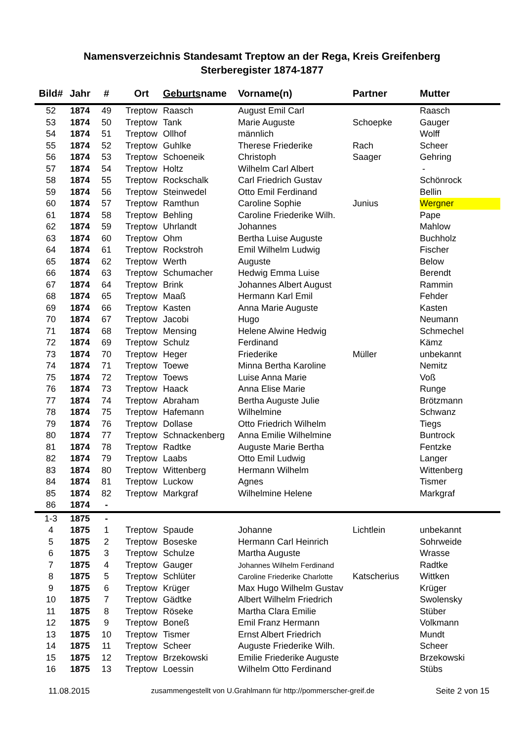Namensverzeichnis Standesamt Treptow an der Rega, Kreis Greifenberg
Sterberegister 1874-1877
| Bild# | Jahr | # | Ort | Geburts name | Vorname(n) | Partner | Mutter |
| --- | --- | --- | --- | --- | --- | --- | --- |
| 52 | 1874 | 49 | Treptow | Raasch | August Emil Carl | | Raasch |
| 53 | 1874 | 50 | Treptow | Tank | Marie Auguste | Schoepke | Gauger |
| 54 | 1874 | 51 | Treptow | Ollhof | männlich | | Wolff |
| 55 | 1874 | 52 | Treptow | Guhlke | Therese Friederike | Rach | Scheer |
| 56 | 1874 | 53 | Treptow | Schoeneik | Christoph | Saager | Gehring |
| 57 | 1874 | 54 | Treptow | Holtz | Wilhelm Carl Albert | | - |
| 58 | 1874 | 55 | Treptow | Rockschalk | Carl Friedrich Gustav | | Schönrock |
| 59 | 1874 | 56 | Treptow | Steinwedel | Otto Emil Ferdinand | | Bellin |
| 60 | 1874 | 57 | Treptow | Ramthun | Caroline Sophie | Junius | Wergner |
| 61 | 1874 | 58 | Treptow | Behling | Caroline Friederike Wilh. | | Pape |
| 62 | 1874 | 59 | Treptow | Uhrlandt | Johannes | | Mahlow |
| 63 | 1874 | 60 | Treptow | Ohm | Bertha Luise Auguste | | Buchholz |
| 64 | 1874 | 61 | Treptow | Rockstroh | Emil Wilhelm Ludwig | | Fischer |
| 65 | 1874 | 62 | Treptow | Werth | Auguste | | Below |
| 66 | 1874 | 63 | Treptow | Schumacher | Hedwig Emma Luise | | Berendt |
| 67 | 1874 | 64 | Treptow | Brink | Johannes Albert August | | Rammin |
| 68 | 1874 | 65 | Treptow | Maaß | Hermann Karl Emil | | Fehder |
| 69 | 1874 | 66 | Treptow | Kasten | Anna Marie Auguste | | Kasten |
| 70 | 1874 | 67 | Treptow | Jacobi | Hugo | | Neumann |
| 71 | 1874 | 68 | Treptow | Mensing | Helene Alwine Hedwig | | Schmechel |
| 72 | 1874 | 69 | Treptow | Schulz | Ferdinand | | Kämz |
| 73 | 1874 | 70 | Treptow | Heger | Friederike | Müller | unbekannt |
| 74 | 1874 | 71 | Treptow | Toewe | Minna Bertha Karoline | | Nemitz |
| 75 | 1874 | 72 | Treptow | Toews | Luise Anna Marie | | Voß |
| 76 | 1874 | 73 | Treptow | Haack | Anna Elise Marie | | Runge |
| 77 | 1874 | 74 | Treptow | Abraham | Bertha Auguste Julie | | Brötzmann |
| 78 | 1874 | 75 | Treptow | Hafemann | Wilhelmine | | Schwanz |
| 79 | 1874 | 76 | Treptow | Dollase | Otto Friedrich Wilhelm | | Tiegs |
| 80 | 1874 | 77 | Treptow | Schnackenberg | Anna Emilie Wilhelmine | | Buntrock |
| 81 | 1874 | 78 | Treptow | Radtke | Auguste Marie Bertha | | Fentzke |
| 82 | 1874 | 79 | Treptow | Laabs | Otto Emil Ludwig | | Langer |
| 83 | 1874 | 80 | Treptow | Wittenberg | Hermann Wilhelm | | Wittenberg |
| 84 | 1874 | 81 | Treptow | Luckow | Agnes | | Tismer |
| 85 | 1874 | 82 | Treptow | Markgraf | Wilhelmine Helene | | Markgraf |
| 86 | 1874 | - | | | | | |
| 1-3 | 1875 | - | | | | | |
| 4 | 1875 | 1 | Treptow | Spaude | Johanne | Lichtlein | unbekannt |
| 5 | 1875 | 2 | Treptow | Boseske | Hermann Carl Heinrich | | Sohrweide |
| 6 | 1875 | 3 | Treptow | Schulze | Martha Auguste | | Wrasse |
| 7 | 1875 | 4 | Treptow | Gauger | Johannes Wilhelm Ferdinand | | Radtke |
| 8 | 1875 | 5 | Treptow | Schlüter | Caroline Friederike Charlotte | Katscherius | Wittken |
| 9 | 1875 | 6 | Treptow | Krüger | Max Hugo Wilhelm Gustav | | Krüger |
| 10 | 1875 | 7 | Treptow | Gädtke | Albert Wilhelm Friedrich | | Swolensky |
| 11 | 1875 | 8 | Treptow | Röseke | Martha Clara Emilie | | Stüber |
| 12 | 1875 | 9 | Treptow | Boneß | Emil Franz Hermann | | Volkmann |
| 13 | 1875 | 10 | Treptow | Tismer | Ernst Albert Friedrich | | Mundt |
| 14 | 1875 | 11 | Treptow | Scheer | Auguste Friederike Wilh. | | Scheer |
| 15 | 1875 | 12 | Treptow | Brzekowski | Emilie Friederike Auguste | | Brzekowski |
| 16 | 1875 | 13 | Treptow | Loessin | Wilhelm Otto Ferdinand | | Stübs |
11.08.2015 zusammengestellt von U.Grahlmann für http://pommerscher-greif.de Seite 2 von 15